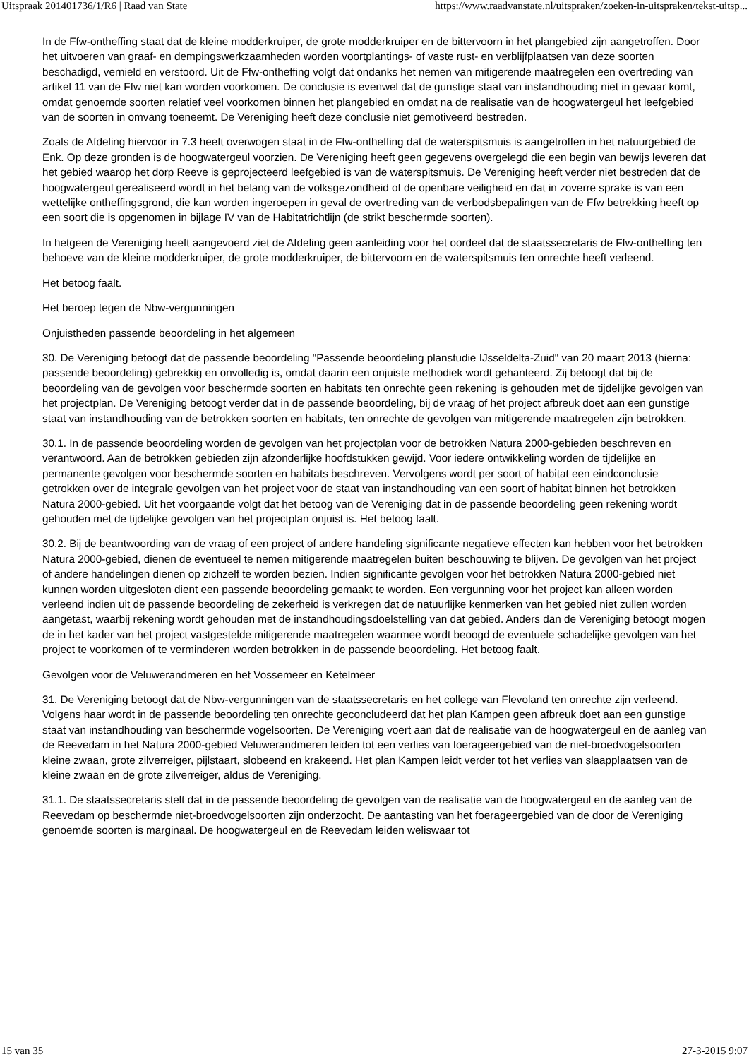Uitspraak 201401736/1/R6 | Raad van State https://www.raadvanstate.nl/uitspraken/zoeken-in-uitspraken/tekst-uitsp...
In de Ffw-ontheffing staat dat de kleine modderkruiper, de grote modderkruiper en de bittervoorn in het plangebied zijn aangetroffen. Door het uitvoeren van graaf- en dempingswerkzaamheden worden voortplantings- of vaste rust- en verblijfplaatsen van deze soorten beschadigd, vernield en verstoord. Uit de Ffw-ontheffing volgt dat ondanks het nemen van mitigerende maatregelen een overtreding van artikel 11 van de Ffw niet kan worden voorkomen. De conclusie is evenwel dat de gunstige staat van instandhouding niet in gevaar komt, omdat genoemde soorten relatief veel voorkomen binnen het plangebied en omdat na de realisatie van de hoogwatergeul het leefgebied van de soorten in omvang toeneemt. De Vereniging heeft deze conclusie niet gemotiveerd bestreden.
Zoals de Afdeling hiervoor in 7.3 heeft overwogen staat in de Ffw-ontheffing dat de waterspitsmuis is aangetroffen in het natuurgebied de Enk. Op deze gronden is de hoogwatergeul voorzien. De Vereniging heeft geen gegevens overgelegd die een begin van bewijs leveren dat het gebied waarop het dorp Reeve is geprojecteerd leefgebied is van de waterspitsmuis. De Vereniging heeft verder niet bestreden dat de hoogwatergeul gerealiseerd wordt in het belang van de volksgezondheid of de openbare veiligheid en dat in zoverre sprake is van een wettelijke ontheffingsgrond, die kan worden ingeroepen in geval de overtreding van de verbodsbepalingen van de Ffw betrekking heeft op een soort die is opgenomen in bijlage IV van de Habitatrichtlijn (de strikt beschermde soorten).
In hetgeen de Vereniging heeft aangevoerd ziet de Afdeling geen aanleiding voor het oordeel dat de staatssecretaris de Ffw-ontheffing ten behoeve van de kleine modderkruiper, de grote modderkruiper, de bittervoorn en de waterspitsmuis ten onrechte heeft verleend.
Het betoog faalt.
Het beroep tegen de Nbw-vergunningen
Onjuistheden passende beoordeling in het algemeen
30. De Vereniging betoogt dat de passende beoordeling "Passende beoordeling planstudie IJsseldelta-Zuid" van 20 maart 2013 (hierna: passende beoordeling) gebrekkig en onvolledig is, omdat daarin een onjuiste methodiek wordt gehanteerd. Zij betoogt dat bij de beoordeling van de gevolgen voor beschermde soorten en habitats ten onrechte geen rekening is gehouden met de tijdelijke gevolgen van het projectplan. De Vereniging betoogt verder dat in de passende beoordeling, bij de vraag of het project afbreuk doet aan een gunstige staat van instandhouding van de betrokken soorten en habitats, ten onrechte de gevolgen van mitigerende maatregelen zijn betrokken.
30.1. In de passende beoordeling worden de gevolgen van het projectplan voor de betrokken Natura 2000-gebieden beschreven en verantwoord. Aan de betrokken gebieden zijn afzonderlijke hoofdstukken gewijd. Voor iedere ontwikkeling worden de tijdelijke en permanente gevolgen voor beschermde soorten en habitats beschreven. Vervolgens wordt per soort of habitat een eindconclusie getrokken over de integrale gevolgen van het project voor de staat van instandhouding van een soort of habitat binnen het betrokken Natura 2000-gebied. Uit het voorgaande volgt dat het betoog van de Vereniging dat in de passende beoordeling geen rekening wordt gehouden met de tijdelijke gevolgen van het projectplan onjuist is. Het betoog faalt.
30.2. Bij de beantwoording van de vraag of een project of andere handeling significante negatieve effecten kan hebben voor het betrokken Natura 2000-gebied, dienen de eventueel te nemen mitigerende maatregelen buiten beschouwing te blijven. De gevolgen van het project of andere handelingen dienen op zichzelf te worden bezien. Indien significante gevolgen voor het betrokken Natura 2000-gebied niet kunnen worden uitgesloten dient een passende beoordeling gemaakt te worden. Een vergunning voor het project kan alleen worden verleend indien uit de passende beoordeling de zekerheid is verkregen dat de natuurlijke kenmerken van het gebied niet zullen worden aangetast, waarbij rekening wordt gehouden met de instandhoudingsdoelstelling van dat gebied. Anders dan de Vereniging betoogt mogen de in het kader van het project vastgestelde mitigerende maatregelen waarmee wordt beoogd de eventuele schadelijke gevolgen van het project te voorkomen of te verminderen worden betrokken in de passende beoordeling. Het betoog faalt.
Gevolgen voor de Veluwerandmeren en het Vossemeer en Ketelmeer
31. De Vereniging betoogt dat de Nbw-vergunningen van de staatssecretaris en het college van Flevoland ten onrechte zijn verleend. Volgens haar wordt in de passende beoordeling ten onrechte geconcludeerd dat het plan Kampen geen afbreuk doet aan een gunstige staat van instandhouding van beschermde vogelsoorten. De Vereniging voert aan dat de realisatie van de hoogwatergeul en de aanleg van de Reevedam in het Natura 2000-gebied Veluwerandmeren leiden tot een verlies van foerageergebied van de niet-broedvogelsoorten kleine zwaan, grote zilverreiger, pijlstaart, slobeend en krakeend. Het plan Kampen leidt verder tot het verlies van slaapplaatsen van de kleine zwaan en de grote zilverreiger, aldus de Vereniging.
31.1. De staatssecretaris stelt dat in de passende beoordeling de gevolgen van de realisatie van de hoogwatergeul en de aanleg van de Reevedam op beschermde niet-broedvogelsoorten zijn onderzocht. De aantasting van het foerageergebied van de door de Vereniging genoemde soorten is marginaal. De hoogwatergeul en de Reevedam leiden weliswaar tot
15 van 35 27-3-2015 9:07